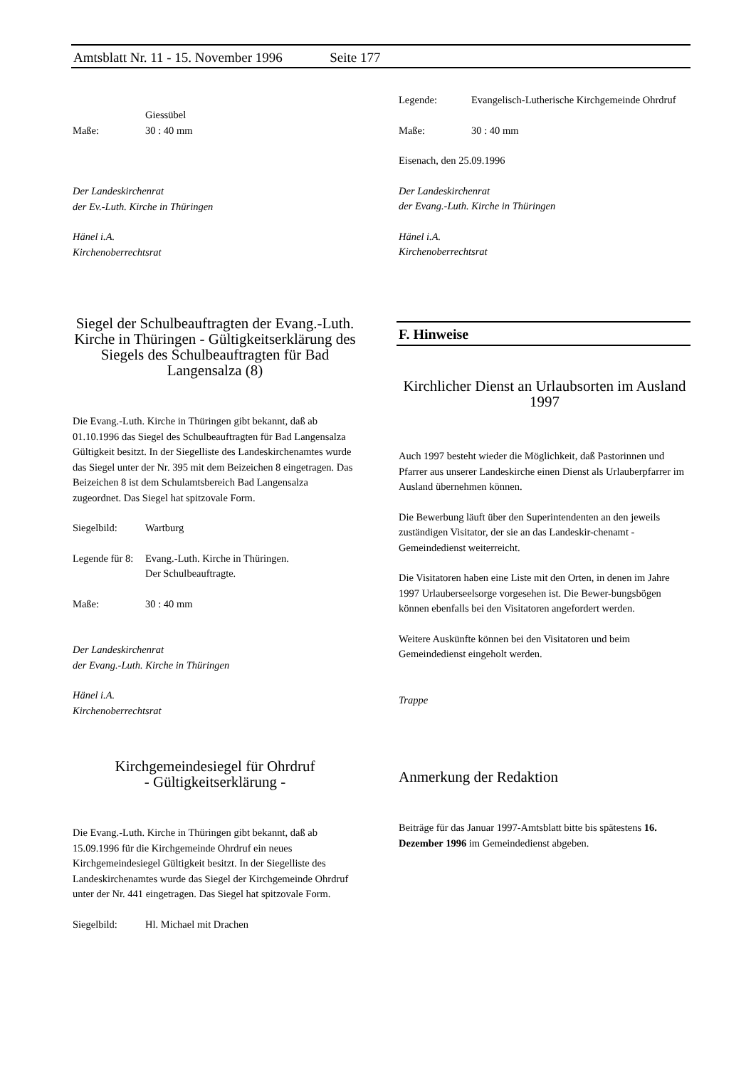Amtsblatt Nr. 11 - 15. November 1996 Seite 177
Giessübel
Maße: 30 : 40 mm
Der Landeskirchenrat
der Ev.-Luth. Kirche in Thüringen
Hänel i.A.
Kirchenoberrechtsrat
Siegel der Schulbeauftragten der Evang.-Luth. Kirche in Thüringen - Gültigkeitserklärung des Siegels des Schulbeauftragten für Bad Langensalza (8)
Die Evang.-Luth. Kirche in Thüringen gibt bekannt, daß ab 01.10.1996 das Siegel des Schulbeauftragten für Bad Langensalza Gültigkeit besitzt. In der Siegelliste des Landeskirchenamtes wurde das Siegel unter der Nr. 395 mit dem Beizeichen 8 eingetragen. Das Beizeichen 8 ist dem Schulamtsbereich Bad Langensalza zugeordnet. Das Siegel hat spitzovale Form.
Siegelbild: Wartburg
Legende für 8: Evang.-Luth. Kirche in Thüringen.
Der Schulbeauftragte.
Maße: 30 : 40 mm
Der Landeskirchenrat
der Evang.-Luth. Kirche in Thüringen
Hänel i.A.
Kirchenoberrechtsrat
Kirchgemeindesiegel für Ohrdruf
- Gültigkeitserklärung -
Die Evang.-Luth. Kirche in Thüringen gibt bekannt, daß ab 15.09.1996 für die Kirchgemeinde Ohrdruf ein neues Kirchgemeindesiegel Gültigkeit besitzt. In der Siegelliste des Landeskirchenamtes wurde das Siegel der Kirchgemeinde Ohrdruf unter der Nr. 441 eingetragen. Das Siegel hat spitzovale Form.
Siegelbild: Hl. Michael mit Drachen
Legende: Evangelisch-Lutherische Kirchgemeinde Ohrdruf
Maße: 30 : 40 mm
Eisenach, den 25.09.1996
Der Landeskirchenrat
der Evang.-Luth. Kirche in Thüringen
Hänel i.A.
Kirchenoberrechtsrat
F. Hinweise
Kirchlicher Dienst an Urlaubsorten im Ausland 1997
Auch 1997 besteht wieder die Möglichkeit, daß Pastorinnen und Pfarrer aus unserer Landeskirche einen Dienst als Urlauberpfarrer im Ausland übernehmen können.
Die Bewerbung läuft über den Superintendenten an den jeweils zuständigen Visitator, der sie an das Landeskir-chenamt - Gemeindedienst weiterreicht.
Die Visitatoren haben eine Liste mit den Orten, in denen im Jahre 1997 Urlauberseelsorge vorgesehen ist. Die Bewer-bungsbögen können ebenfalls bei den Visitatoren angefordert werden.
Weitere Auskünfte können bei den Visitatoren und beim Gemeindedienst eingeholt werden.
Trappe
Anmerkung der Redaktion
Beiträge für das Januar 1997-Amtsblatt bitte bis spätestens 16. Dezember 1996 im Gemeindedienst abgeben.